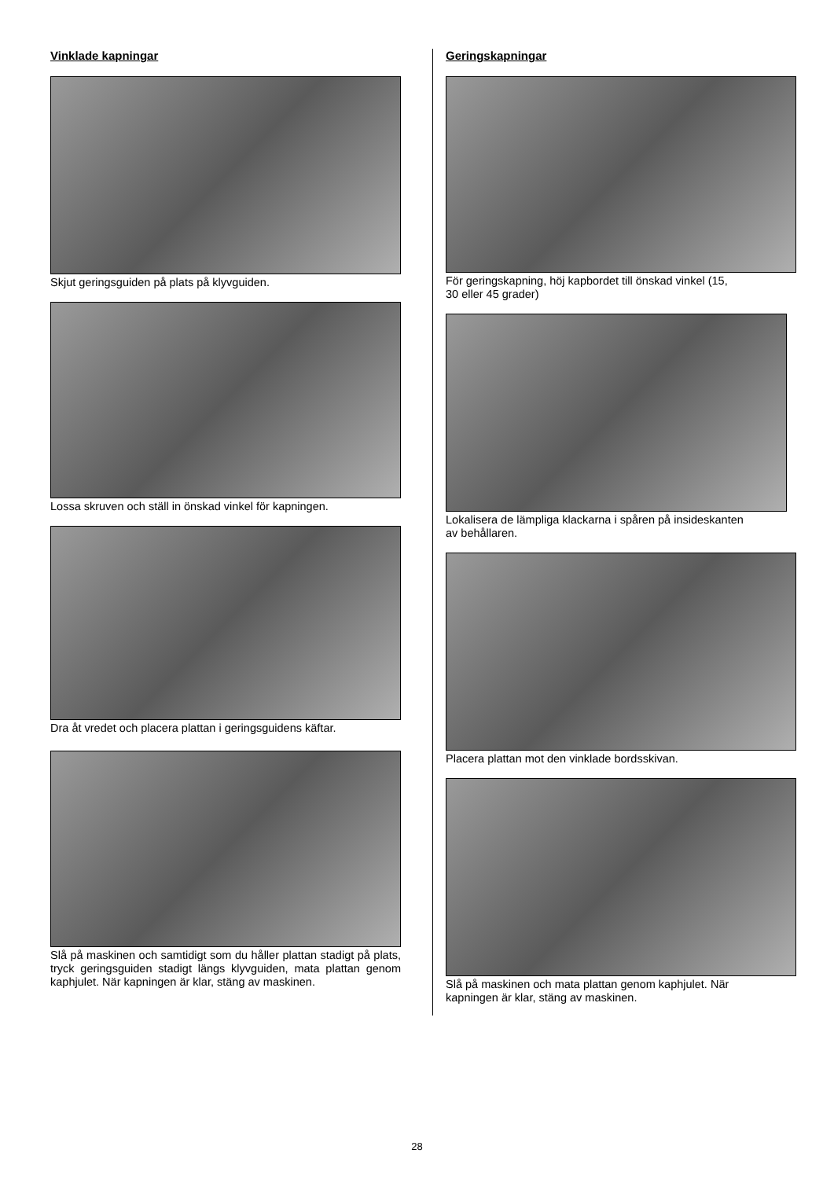Vinklade kapningar
Skjut geringsguiden på plats på klyvguiden.
Lossa skruven och ställ in önskad vinkel för kapningen.
Dra åt vredet och placera plattan i geringsguidens käftar.
Slå på maskinen och samtidigt som du håller plattan stadigt på plats, tryck geringsguiden stadigt längs klyvguiden, mata plattan genom kaphjulet. När kapningen är klar, stäng av maskinen.
Geringskapningar
För geringskapning, höj kapbordet till önskad vinkel (15,
30 eller 45 grader)
Lokalisera de lämpliga klackarna i spåren på insideskanten
av behållaren.
Placera plattan mot den vinklade bordsskivan.
Slå på maskinen och mata plattan genom kaphjulet. När
kapningen är klar, stäng av maskinen.
28